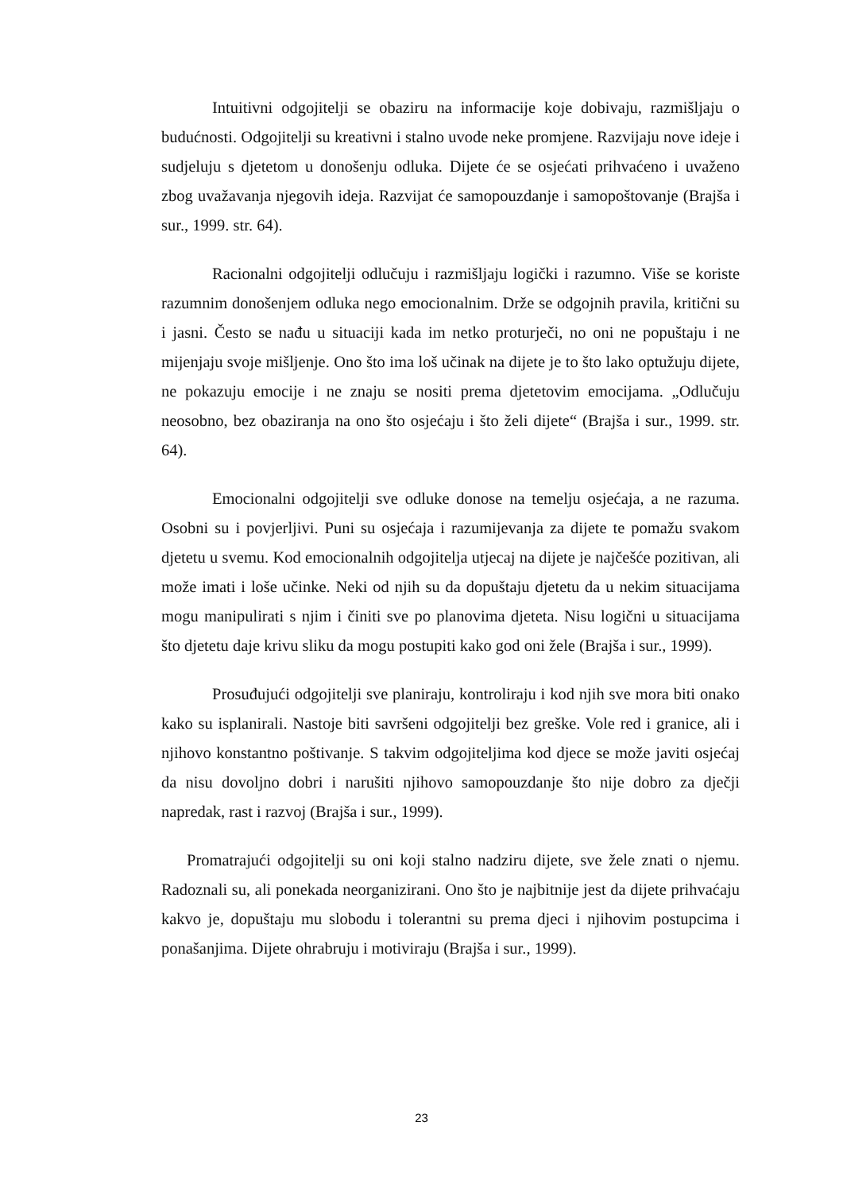Intuitivni odgojitelji se obaziru na informacije koje dobivaju, razmišljaju o budućnosti. Odgojitelji su kreativni i stalno uvode neke promjene. Razvijaju nove ideje i sudjeluju s djetetom u donošenju odluka. Dijete će se osjećati prihvaćeno i uvaženo zbog uvažavanja njegovih ideja. Razvijat će samopouzdanje i samopoštovanje (Brajša i sur., 1999. str. 64).
Racionalni odgojitelji odlučuju i razmišljaju logički i razumno. Više se koriste razumnim donošenjem odluka nego emocionalnim. Drže se odgojnih pravila, kritični su i jasni. Često se nađu u situaciji kada im netko proturječi, no oni ne popuštaju i ne mijenjaju svoje mišljenje. Ono što ima loš učinak na dijete je to što lako optužuju dijete, ne pokazuju emocije i ne znaju se nositi prema djetetovim emocijama. „Odlučuju neosobno, bez obaziranja na ono što osjećaju i što želi dijete“ (Brajša i sur., 1999. str. 64).
Emocionalni odgojitelji sve odluke donose na temelju osjećaja, a ne razuma. Osobni su i povjerljivi. Puni su osjećaja i razumijevanja za dijete te pomažu svakom djetetu u svemu. Kod emocionalnih odgojitelja utjecaj na dijete je najčešće pozitivan, ali može imati i loše učinke. Neki od njih su da dopuštaju djetetu da u nekim situacijama mogu manipulirati s njim i činiti sve po planovima djeteta. Nisu logični u situacijama što djetetu daje krivu sliku da mogu postupiti kako god oni žele (Brajša i sur., 1999).
Prosuđujući odgojitelji sve planiraju, kontroliraju i kod njih sve mora biti onako kako su isplanirali. Nastoje biti savršeni odgojitelji bez greške. Vole red i granice, ali i njihovo konstantno poštivanje. S takvim odgojiteljima kod djece se može javiti osjećaj da nisu dovoljno dobri i narušiti njihovo samopouzdanje što nije dobro za dječji napredak, rast i razvoj (Brajša i sur., 1999).
Promatrajući odgojitelji su oni koji stalno nadziru dijete, sve žele znati o njemu. Radoznali su, ali ponekada neorganizirani. Ono što je najbitnije jest da dijete prihvaćaju kakvo je, dopuštaju mu slobodu i tolerantni su prema djeci i njihovim postupcima i ponašanjima. Dijete ohrabruju i motiviraju (Brajša i sur., 1999).
23